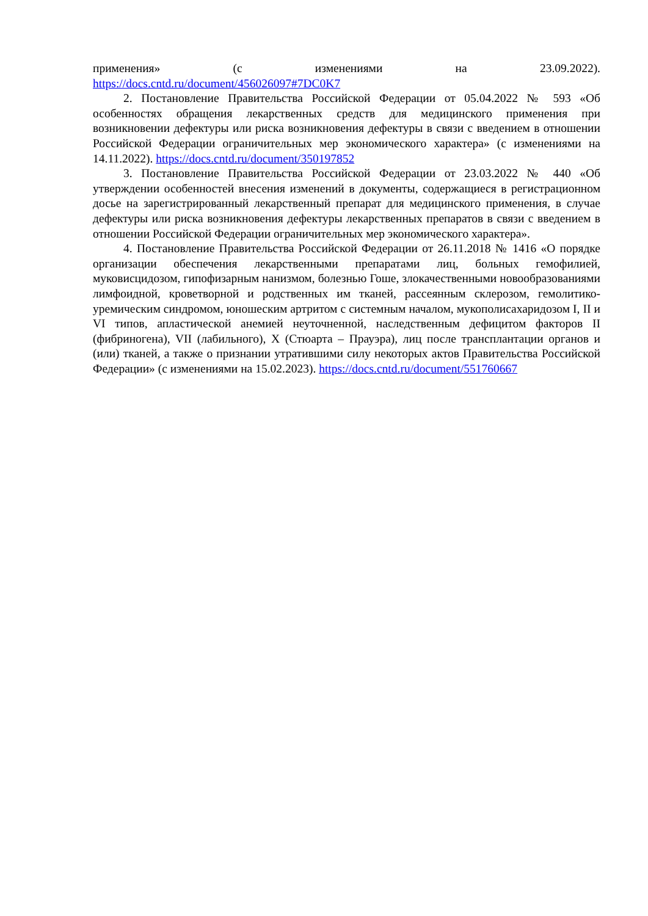применения» (с изменениями на 23.09.2022).
https://docs.cntd.ru/document/456026097#7DC0K7
2. Постановление Правительства Российской Федерации от 05.04.2022 № 593 «Об особенностях обращения лекарственных средств для медицинского применения при возникновении дефектуры или риска возникновения дефектуры в связи с введением в отношении Российской Федерации ограничительных мер экономического характера» (с изменениями на 14.11.2022). https://docs.cntd.ru/document/350197852
3. Постановление Правительства Российской Федерации от 23.03.2022 № 440 «Об утверждении особенностей внесения изменений в документы, содержащиеся в регистрационном досье на зарегистрированный лекарственный препарат для медицинского применения, в случае дефектуры или риска возникновения дефектуры лекарственных препаратов в связи с введением в отношении Российской Федерации ограничительных мер экономического характера».
4. Постановление Правительства Российской Федерации от 26.11.2018 № 1416 «О порядке организации обеспечения лекарственными препаратами лиц, больных гемофилией, муковисцидозом, гипофизарным нанизмом, болезнью Гоше, злокачественными новообразованиями лимфоидной, кроветворной и родственных им тканей, рассеянным склерозом, гемолитико-уремическим синдромом, юношеским артритом с системным началом, мукополисахаридозом I, II и VI типов, апластической анемией неуточненной, наследственным дефицитом факторов II (фибриногена), VII (лабильного), X (Стюарта – Прауэра), лиц после трансплантации органов и (или) тканей, а также о признании утратившими силу некоторых актов Правительства Российской Федерации» (с изменениями на 15.02.2023). https://docs.cntd.ru/document/551760667